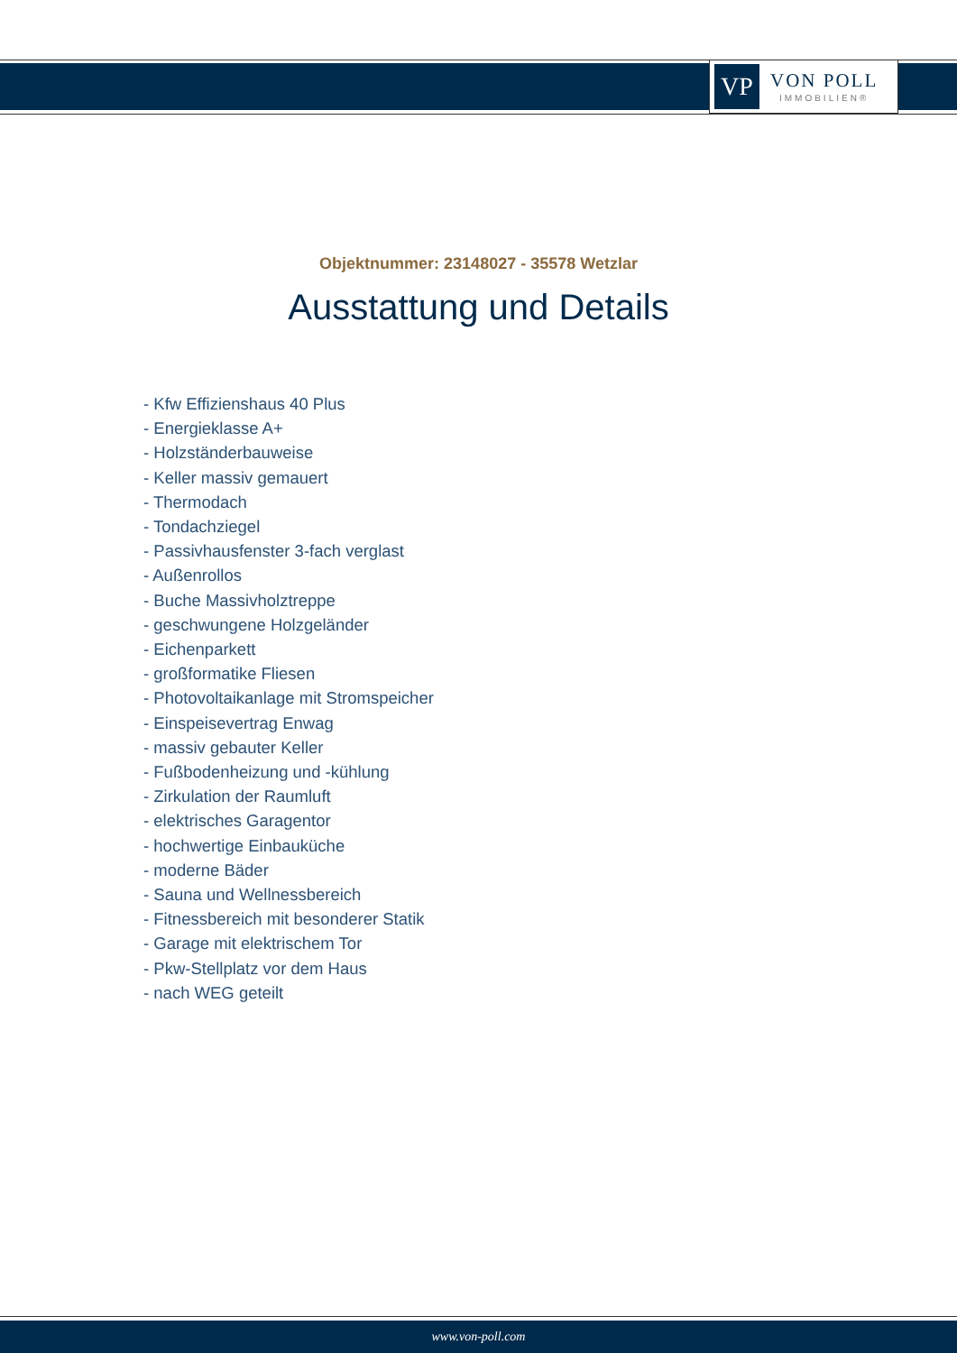VP
VON POLL
IMMOBILIEN®
Objektnummer: 23148027 - 35578 Wetzlar
Ausstattung und Details
- Kfw Effizienshaus 40 Plus
- Energieklasse A+
- Holzständerbauweise
- Keller massiv gemauert
- Thermodach
- Tondachziegel
- Passivhausfenster 3-fach verglast
- Außenrollos
- Buche Massivholztreppe
- geschwungene Holzgeländer
- Eichenparkett
- großformatike Fliesen
- Photovoltaikanlage mit Stromspeicher
- Einspeisevertrag Enwag
- massiv gebauter Keller
- Fußbodenheizung und -kühlung
- Zirkulation der Raumluft
- elektrisches Garagentor
- hochwertige Einbauküche
- moderne Bäder
- Sauna und Wellnessbereich
- Fitnessbereich mit besonderer Statik
- Garage mit elektrischem Tor
- Pkw-Stellplatz vor dem Haus
- nach WEG geteilt
www.von-poll.com